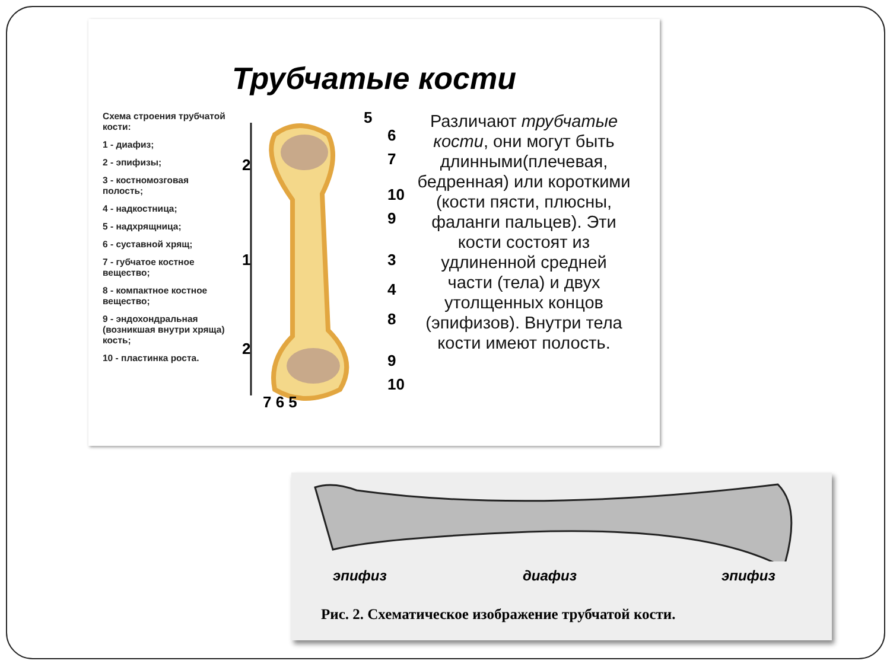Трубчатые кости
Схема строения трубчатой кости:
1 - диафиз;
2 - эпифизы;
3 - костномозговая полость;
4 - надкостница;
5 - надхрящница;
6 - суставной хрящ;
7 - губчатое костное вещество;
8 - компактное костное вещество;
9 - эндохондральная (возникшая внутри хряща) кость;
10 - пластинка роста.
2
1
2
5
6
7
10
9
3
4
8
9
10
7 6 5
Различают трубчатые кости, они могут быть длинными(плечевая, бедренная) или короткими (кости пясти, плюсны, фаланги пальцев). Эти кости состоят из удлиненной средней части (тела) и двух утолщенных концов (эпифизов). Внутри тела кости имеют полость.
эпифиз диафиз эпифиз
Рис. 2. Схематическое изображение трубчатой кости.